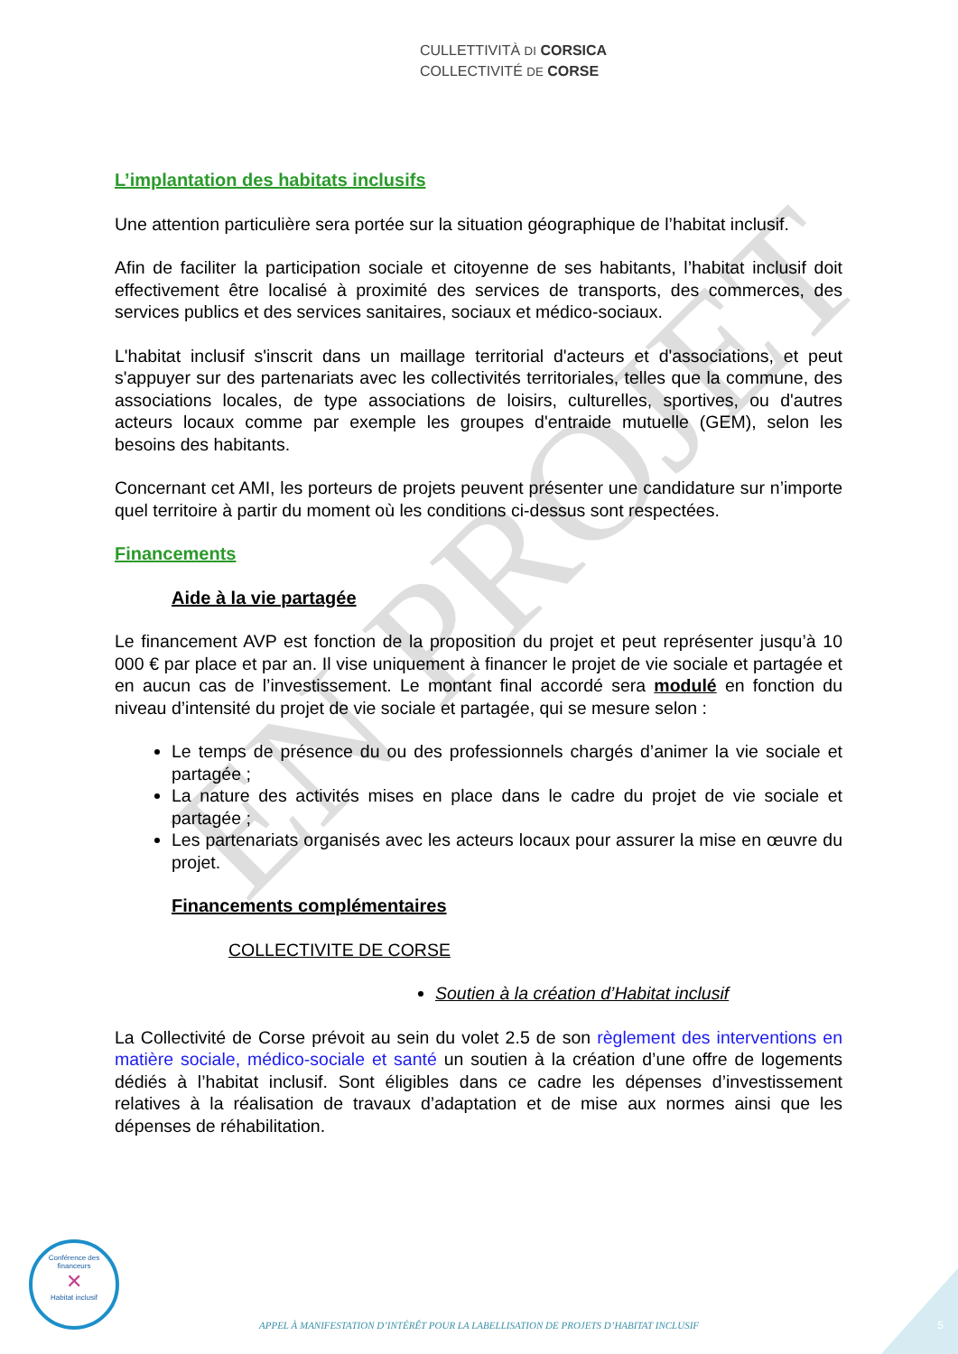CULLETTIVITÀ DI CORSICA
COLLECTIVITÉ DE CORSE
L’implantation des habitats inclusifs
Une attention particulière sera portée sur la situation géographique de l’habitat inclusif.
Afin de faciliter la participation sociale et citoyenne de ses habitants, l’habitat inclusif doit effectivement être localisé à proximité des services de transports, des commerces, des services publics et des services sanitaires, sociaux et médico-sociaux.
L'habitat inclusif s'inscrit dans un maillage territorial d'acteurs et d'associations, et peut s'appuyer sur des partenariats avec les collectivités territoriales, telles que la commune, des associations locales, de type associations de loisirs, culturelles, sportives, ou d'autres acteurs locaux comme par exemple les groupes d'entraide mutuelle (GEM), selon les besoins des habitants.
Concernant cet AMI, les porteurs de projets peuvent présenter une candidature sur n’importe quel territoire à partir du moment où les conditions ci-dessus sont respectées.
Financements
Aide à la vie partagée
Le financement AVP est fonction de la proposition du projet et peut représenter jusqu’à 10 000 € par place et par an. Il vise uniquement à financer le projet de vie sociale et partagée et en aucun cas de l’investissement. Le montant final accordé sera modulé en fonction du niveau d’intensité du projet de vie sociale et partagée, qui se mesure selon :
Le temps de présence du ou des professionnels chargés d’animer la vie sociale et partagée ;
La nature des activités mises en place dans le cadre du projet de vie sociale et partagée ;
Les partenariats organisés avec les acteurs locaux pour assurer la mise en œuvre du projet.
Financements complémentaires
COLLECTIVITE DE CORSE
Soutien à la création d’Habitat inclusif
La Collectivité de Corse prévoit au sein du volet 2.5 de son règlement des interventions en matière sociale, médico-sociale et santé un soutien à la création d’une offre de logements dédiés à l’habitat inclusif. Sont éligibles dans ce cadre les dépenses d’investissement relatives à la réalisation de travaux d’adaptation et de mise aux normes ainsi que les dépenses de réhabilitation.
EN PROJET
Conférence des financeurs
✕
Habitat inclusif
APPEL À MANIFESTATION D’INTÉRÊT POUR LA LABELLISATION DE PROJETS D’HABITAT INCLUSIF 5